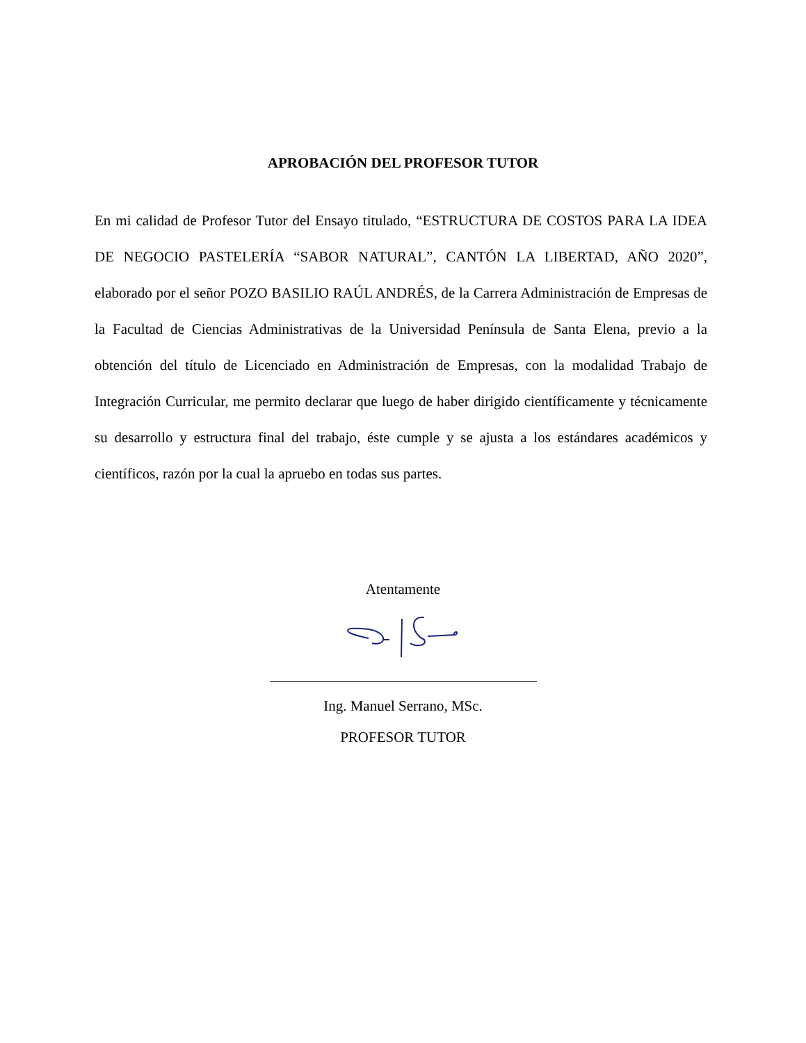APROBACIÓN DEL PROFESOR TUTOR
En mi calidad de Profesor Tutor del Ensayo titulado, “ESTRUCTURA DE COSTOS PARA LA IDEA DE NEGOCIO PASTELERÍA “SABOR NATURAL”, CANTÓN LA LIBERTAD, AÑO 2020”, elaborado por el señor POZO BASILIO RAÚL ANDRÉS, de la Carrera Administración de Empresas de la Facultad de Ciencias Administrativas de la Universidad Península de Santa Elena, previo a la obtención del título de Licenciado en Administración de Empresas, con la modalidad Trabajo de Integración Curricular, me permito declarar que luego de haber dirigido científicamente y técnicamente su desarrollo y estructura final del trabajo, éste cumple y se ajusta a los estándares académicos y científicos, razón por la cual la apruebo en todas sus partes.
Atentamente
Ing. Manuel Serrano, MSc.
PROFESOR TUTOR